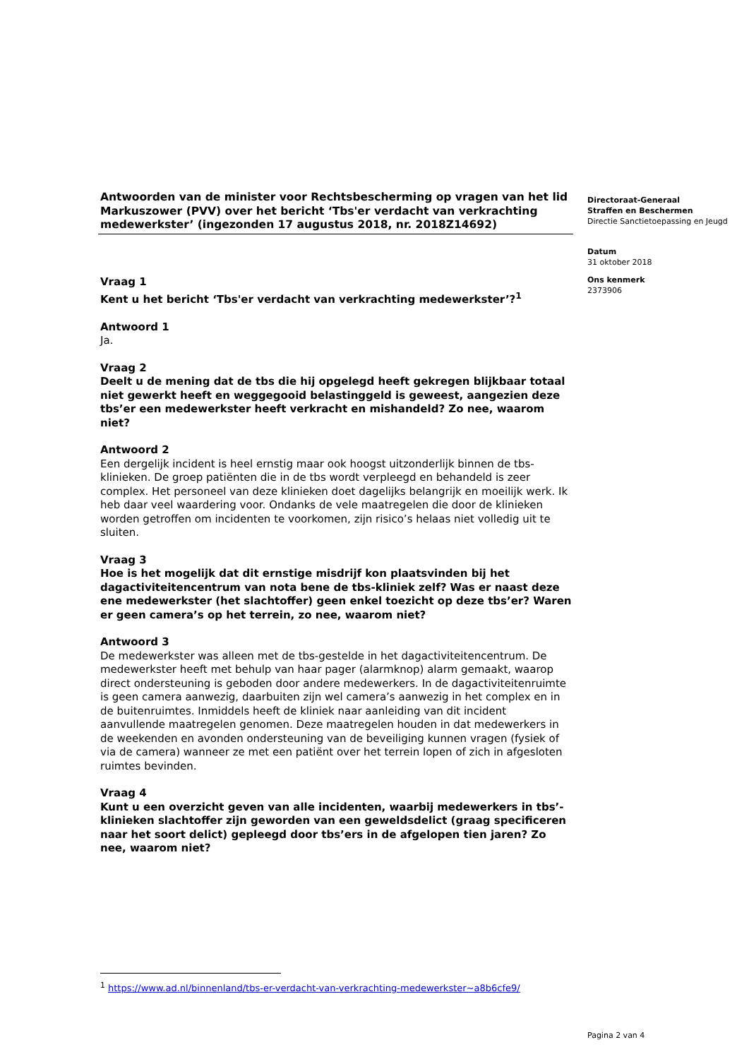Antwoorden van de minister voor Rechtsbescherming op vragen van het lid Markuszower (PVV) over het bericht ‘Tbs'er verdacht van verkrachting medewerkster’ (ingezonden 17 augustus 2018, nr. 2018Z14692)
Vraag 1
Kent u het bericht ‘Tbs'er verdacht van verkrachting medewerkster’?<sup>1</sup>
Antwoord 1
Ja.
Vraag 2
Deelt u de mening dat de tbs die hij opgelegd heeft gekregen blijkbaar totaal niet gewerkt heeft en weggegooid belastinggeld is geweest, aangezien deze tbs’er een medewerkster heeft verkracht en mishandeld? Zo nee, waarom niet?
Antwoord 2
Een dergelijk incident is heel ernstig maar ook hoogst uitzonderlijk binnen de tbs-klinieken. De groep patiënten die in de tbs wordt verpleegd en behandeld is zeer complex. Het personeel van deze klinieken doet dagelijks belangrijk en moeilijk werk. Ik heb daar veel waardering voor. Ondanks de vele maatregelen die door de klinieken worden getroffen om incidenten te voorkomen, zijn risico’s helaas niet volledig uit te sluiten.
Vraag 3
Hoe is het mogelijk dat dit ernstige misdrijf kon plaatsvinden bij het dagactiviteitencentrum van nota bene de tbs-kliniek zelf? Was er naast deze ene medewerkster (het slachtoffer) geen enkel toezicht op deze tbs’er? Waren er geen camera’s op het terrein, zo nee, waarom niet?
Antwoord 3
De medewerkster was alleen met de tbs-gestelde in het dagactiviteitencentrum. De medewerkster heeft met behulp van haar pager (alarmknop) alarm gemaakt, waarop direct ondersteuning is geboden door andere medewerkers. In de dagactiviteitenruimte is geen camera aanwezig, daarbuiten zijn wel camera’s aanwezig in het complex en in de buitenruimtes. Inmiddels heeft de kliniek naar aanleiding van dit incident aanvullende maatregelen genomen. Deze maatregelen houden in dat medewerkers in de weekenden en avonden ondersteuning van de beveiliging kunnen vragen (fysiek of via de camera) wanneer ze met een patiënt over het terrein lopen of zich in afgesloten ruimtes bevinden.
Vraag 4
Kunt u een overzicht geven van alle incidenten, waarbij medewerkers in tbs’-klinieken slachtoffer zijn geworden van een geweldsdelict (graag specificeren naar het soort delict) gepleegd door tbs’ers in de afgelopen tien jaren? Zo nee, waarom niet?
Directoraat-Generaal
Straffen en Beschermen
Directie Sanctietoepassing en Jeugd
Datum
31 oktober 2018
Ons kenmerk
2373906
<sup>1</sup> https://www.ad.nl/binnenland/tbs-er-verdacht-van-verkrachting-medewerkster~a8b6cfe9/
Pagina 2 van 4